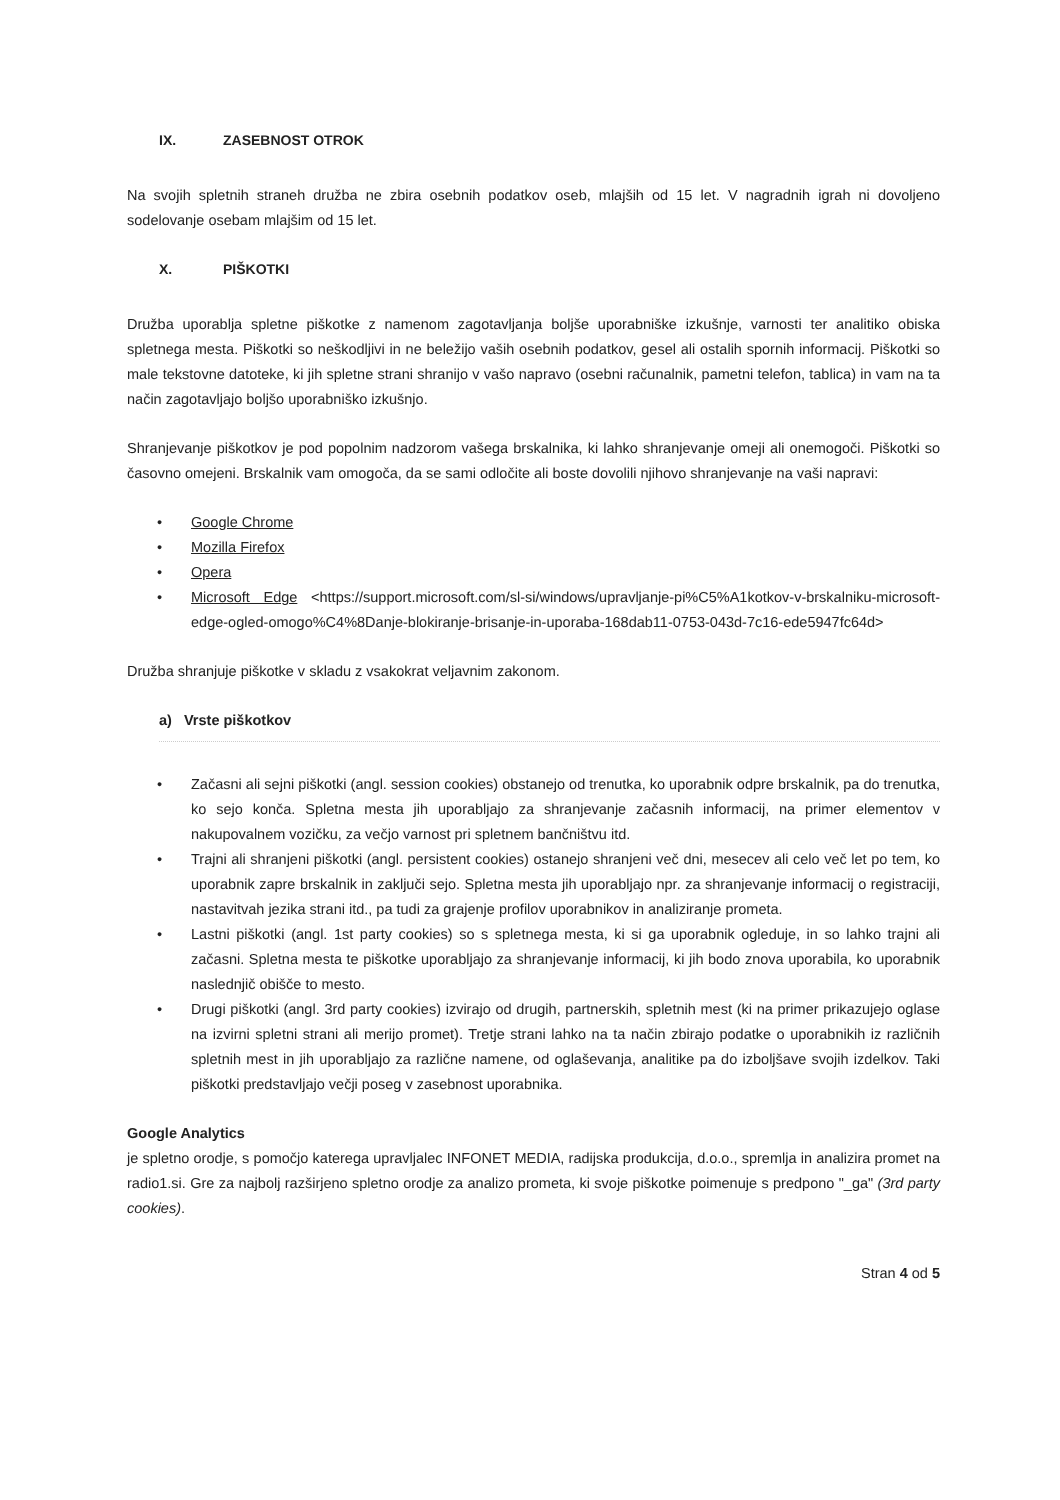IX. ZASEBNOST OTROK
Na svojih spletnih straneh družba ne zbira osebnih podatkov oseb, mlajših od 15 let. V nagradnih igrah ni dovoljeno sodelovanje osebam mlajšim od 15 let.
X. PIŠKOTKI
Družba uporablja spletne piškotke z namenom zagotavljanja boljše uporabniške izkušnje, varnosti ter analitiko obiska spletnega mesta. Piškotki so neškodljivi in ne beležijo vaših osebnih podatkov, gesel ali ostalih spornih informacij. Piškotki so male tekstovne datoteke, ki jih spletne strani shranijo v vašo napravo (osebni računalnik, pametni telefon, tablica) in vam na ta način zagotavljajo boljšo uporabniško izkušnjo.
Shranjevanje piškotkov je pod popolnim nadzorom vašega brskalnika, ki lahko shranjevanje omeji ali onemogoči. Piškotki so časovno omejeni. Brskalnik vam omogoča, da se sami odločite ali boste dovolili njihovo shranjevanje na vaši napravi:
Google Chrome
Mozilla Firefox
Opera
Microsoft Edge <https://support.microsoft.com/sl-si/windows/upravljanje-pi%C5%A1kotkov-v-brskalniku-microsoft-edge-ogled-omogo%C4%8Danje-blokiranje-brisanje-in-uporaba-168dab11-0753-043d-7c16-ede5947fc64d>
Družba shranjuje piškotke v skladu z vsakokrat veljavnim zakonom.
a) Vrste piškotkov
Začasni ali sejni piškotki (angl. session cookies) obstanejo od trenutka, ko uporabnik odpre brskalnik, pa do trenutka, ko sejo konča. Spletna mesta jih uporabljajo za shranjevanje začasnih informacij, na primer elementov v nakupovalnem vozičku, za večjo varnost pri spletnem bančništvu itd.
Trajni ali shranjeni piškotki (angl. persistent cookies) ostanejo shranjeni več dni, mesecev ali celo več let po tem, ko uporabnik zapre brskalnik in zaključi sejo. Spletna mesta jih uporabljajo npr. za shranjevanje informacij o registraciji, nastavitvah jezika strani itd., pa tudi za grajenje profilov uporabnikov in analiziranje prometa.
Lastni piškotki (angl. 1st party cookies) so s spletnega mesta, ki si ga uporabnik ogleduje, in so lahko trajni ali začasni. Spletna mesta te piškotke uporabljajo za shranjevanje informacij, ki jih bodo znova uporabila, ko uporabnik naslednjič obišče to mesto.
Drugi piškotki (angl. 3rd party cookies) izvirajo od drugih, partnerskih, spletnih mest (ki na primer prikazujejo oglase na izvirni spletni strani ali merijo promet). Tretje strani lahko na ta način zbirajo podatke o uporabnikih iz različnih spletnih mest in jih uporabljajo za različne namene, od oglaševanja, analitike pa do izboljšave svojih izdelkov. Taki piškotki predstavljajo večji poseg v zasebnost uporabnika.
Google Analytics
je spletno orodje, s pomočjo katerega upravljalec INFONET MEDIA, radijska produkcija, d.o.o., spremlja in analizira promet na radio1.si. Gre za najbolj razširjeno spletno orodje za analizo prometa, ki svoje piškotke poimenuje s predpono "_ga" (3rd party cookies).
Stran 4 od 5